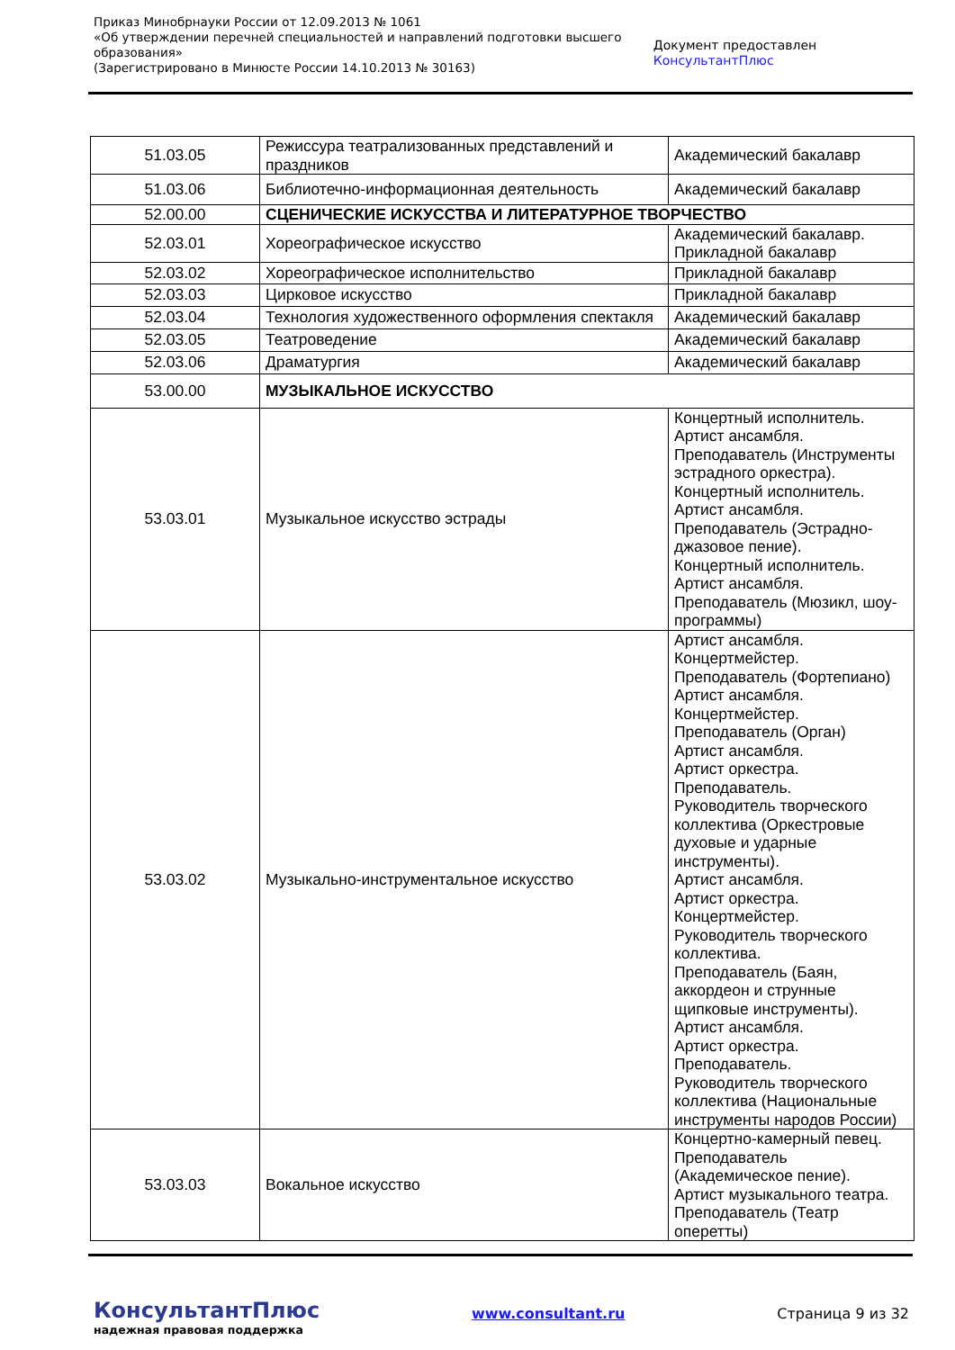Приказ Минобрнауки России от 12.09.2013 № 1061
«Об утверждении перечней специальностей и направлений подготовки высшего образования»
(Зарегистрировано в Минюсте России 14.10.2013 № 30163)
Документ предоставлен КонсультантПлюс
| 51.03.05 | Режиссура театрализованных представлений и праздников | Академический бакалавр |
| 51.03.06 | Библиотечно-информационная деятельность | Академический бакалавр |
| 52.00.00 | СЦЕНИЧЕСКИЕ ИСКУССТВА И ЛИТЕРАТУРНОЕ ТВОРЧЕСТВО | |
| 52.03.01 | Хореографическое искусство | Академический бакалавр. Прикладной бакалавр |
| 52.03.02 | Хореографическое исполнительство | Прикладной бакалавр |
| 52.03.03 | Цирковое искусство | Прикладной бакалавр |
| 52.03.04 | Технология художественного оформления спектакля | Академический бакалавр |
| 52.03.05 | Театроведение | Академический бакалавр |
| 52.03.06 | Драматургия | Академический бакалавр |
| 53.00.00 | МУЗЫКАЛЬНОЕ ИСКУССТВО | |
| 53.03.01 | Музыкальное искусство эстрады | Концертный исполнитель. Артист ансамбля. Преподаватель (Инструменты эстрадного оркестра). Концертный исполнитель. Артист ансамбля. Преподаватель (Эстрадно-джазовое пение). Концертный исполнитель. Артист ансамбля. Преподаватель (Мюзикл, шоу-программы) |
| 53.03.02 | Музыкально-инструментальное искусство | Артист ансамбля. Концертмейстер. Преподаватель (Фортепиано) Артист ансамбля. Концертмейстер. Преподаватель (Орган) Артист ансамбля. Артист оркестра. Преподаватель. Руководитель творческого коллектива (Оркестровые духовые и ударные инструменты). Артист ансамбля. Артист оркестра. Концертмейстер. Руководитель творческого коллектива. Преподаватель (Баян, аккордеон и струнные щипковые инструменты). Артист ансамбля. Артист оркестра. Преподаватель. Руководитель творческого коллектива (Национальные инструменты народов России) |
| 53.03.03 | Вокальное искусство | Концертно-камерный певец. Преподаватель (Академическое пение). Артист музыкального театра. Преподаватель (Театр оперетты) |
КонсультантПлюс
надежная правовая поддержка
www.consultant.ru Страница 9 из 32